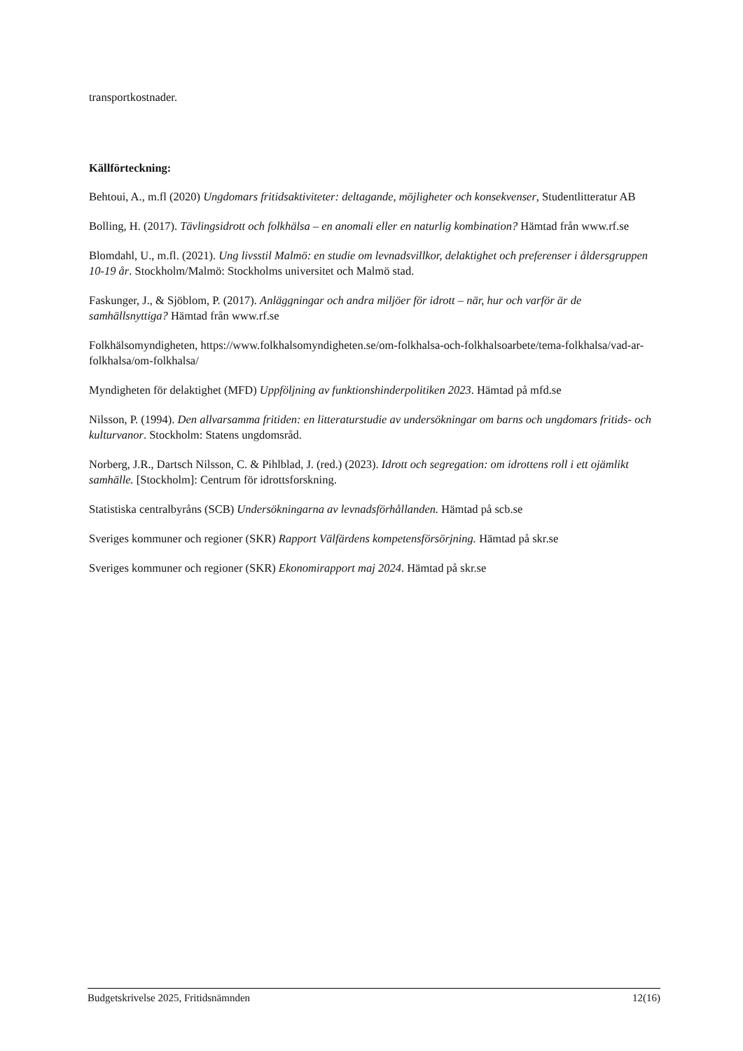transportkostnader.
Källförteckning:
Behtoui, A., m.fl (2020) Ungdomars fritidsaktiviteter: deltagande, möjligheter och konsekvenser, Studentlitteratur AB
Bolling, H. (2017). Tävlingsidrott och folkhälsa – en anomali eller en naturlig kombination? Hämtad från www.rf.se
Blomdahl, U., m.fl. (2021). Ung livsstil Malmö: en studie om levnadsvillkor, delaktighet och preferenser i åldersgruppen 10-19 år. Stockholm/Malmö: Stockholms universitet och Malmö stad.
Faskunger, J., & Sjöblom, P. (2017). Anläggningar och andra miljöer för idrott – när, hur och varför är de samhällsnyttiga? Hämtad från www.rf.se
Folkhälsomyndigheten, https://www.folkhalsomyndigheten.se/om-folkhalsa-och-folkhalsoarbete/tema-folkhalsa/vad-ar-folkhalsa/om-folkhalsa/
Myndigheten för delaktighet (MFD) Uppföljning av funktionshinderpolitiken 2023. Hämtad på mfd.se
Nilsson, P. (1994). Den allvarsamma fritiden: en litteraturstudie av undersökningar om barns och ungdomars fritids- och kulturvanor. Stockholm: Statens ungdomsråd.
Norberg, J.R., Dartsch Nilsson, C. & Pihlblad, J. (red.) (2023). Idrott och segregation: om idrottens roll i ett ojämlikt samhälle. [Stockholm]: Centrum för idrottsforskning.
Statistiska centralbyråns (SCB) Undersökningarna av levnadsförhållanden. Hämtad på scb.se
Sveriges kommuner och regioner (SKR) Rapport Välfärdens kompetensförsörjning. Hämtad på skr.se
Sveriges kommuner och regioner (SKR) Ekonomirapport maj 2024. Hämtad på skr.se
Budgetskrivelse 2025, Fritidsnämnden 12(16)